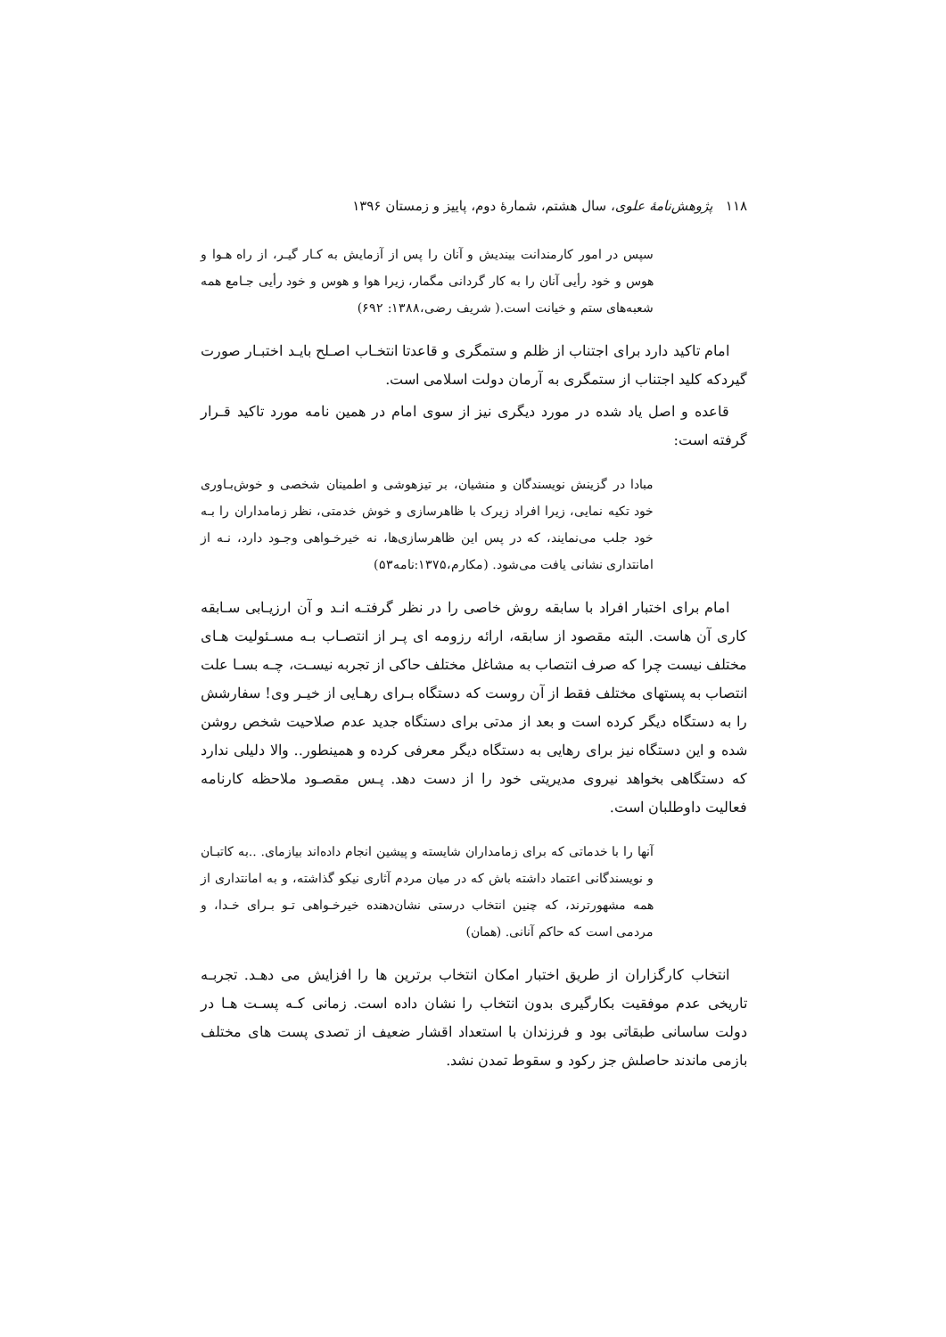۱۱۸ پژوهش‌نامهٔ علوی، سال هشتم، شمارهٔ دوم، پاییز و زمستان ۱۳۹۶
سپس در امور کارمندانت بیندیش و آنان را پس از آزمایش به کـار گیـر، از راه هـوا و هوس و خود رأیی آنان را به کار گردانی مگمار، زیرا هوا و هوس و خود رأیی جـامع همه شعبه‌های ستم و خیانت است.( شریف رضی،۱۳۸۸: ۶۹۲)
امام تاکید دارد برای اجتناب از ظلم و ستمگری و قاعدتا انتخـاب اصـلح بایـد اختبـار صورت گیردکه کلید اجتناب از ستمگری به آرمان دولت اسلامی است.
قاعده و اصل یاد شده در مورد دیگری نیز از سوی امام در همین نامه مورد تاکید قـرار گرفته است:
مبادا در گزینش نویسندگان و منشیان، بر تیزهوشی و اطمینان شخصی و خوش‌بـاوری خود تکیه نمایی، زیرا افراد زیرک با ظاهرسازی و خوش خدمتی، نظر زمامداران را بـه خود جلب می‌نمایند، که در پس این ظاهرسازی‌ها، نه خیرخـواهی وجـود دارد، نـه از امانتداری نشانی یافت می‌شود. (مکارم،۱۳۷۵:نامه۵۳)
امام برای اختبار افراد با سابقه روش خاصی را در نظر گرفتـه انـد و آن ارزیـابی سـابقه کاری آن هاست. البته مقصود از سابقه، ارائه رزومه ای پـر از انتصـاب بـه مسـئولیت هـای مختلف نیست چرا که صرف انتصاب به مشاغل مختلف حاکی از تجربه نیسـت، چـه بسـا علت انتصاب به پستهای مختلف فقط از آن روست که دستگاه بـرای رهـایی از خیـر وی! سفارشش را به دستگاه دیگر کرده است و بعد از مدتی برای دستگاه جدید عدم صلاحیت شخص روشن شده و این دستگاه نیز برای رهایی به دستگاه دیگر معرفی کرده و همینطور.. والا دلیلی ندارد که دستگاهی بخواهد نیروی مدیریتی خود را از دست دهد. پـس مقصـود ملاحظه کارنامه فعالیت داوطلبان است.
آنها را با خدماتی که برای زمامداران شایسته و پیشین انجام داده‌اند بیازمای. ..به کاتبـان و نویسندگانی اعتماد داشته باش که در میان مردم آثاری نیکو گذاشته، و به امانتداری از همه مشهورترند، که چنین انتخاب درستی نشان‌دهنده خیرخـواهی تـو بـرای خـدا، و مردمی است که حاکم آنانی. (همان)
انتخاب کارگزاران از طریق اختبار امکان انتخاب برترین ها را افزایش می دهـد. تجربـه تاریخی عدم موفقیت بکارگیری بدون انتخاب را نشان داده است. زمانی کـه پسـت هـا در دولت ساسانی طبقاتی بود و فرزندان با استعداد اقشار ضعیف از تصدی پست های مختلف بازمی ماندند حاصلش جز رکود و سقوط تمدن نشد.